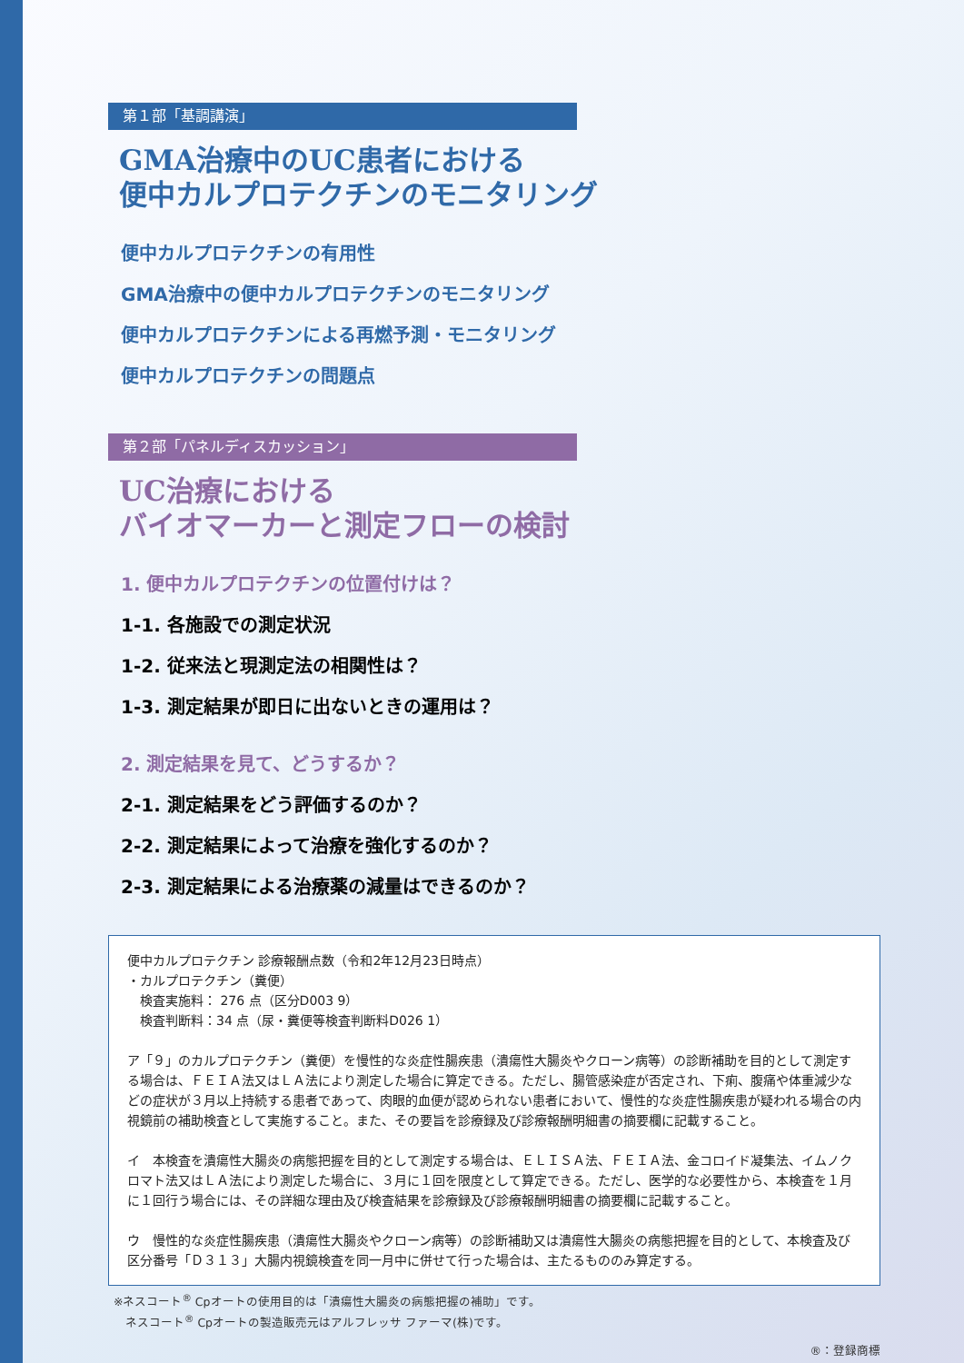第１部「基調講演」
GMA治療中のUC患者における
便中カルプロテクチンのモニタリング
便中カルプロテクチンの有用性
GMA治療中の便中カルプロテクチンのモニタリング
便中カルプロテクチンによる再燃予測・モニタリング
便中カルプロテクチンの問題点
第２部「パネルディスカッション」
UC治療における
バイオマーカーと測定フローの検討
1. 便中カルプロテクチンの位置付けは？
1-1. 各施設での測定状況
1-2. 従来法と現測定法の相関性は？
1-3. 測定結果が即日に出ないときの運用は？
2. 測定結果を見て、どうするか？
2-1. 測定結果をどう評価するのか？
2-2. 測定結果によって治療を強化するのか？
2-3. 測定結果による治療薬の減量はできるのか？
便中カルプロテクチン 診療報酬点数（令和2年12月23日時点）
・カルプロテクチン（糞便）
　検査実施料： 276 点（区分D003 9）
　検査判断料：34 点（尿・糞便等検査判断料D026 1）
ア「９」のカルプロテクチン（糞便）を慢性的な炎症性腸疾患（潰瘍性大腸炎やクローン病等）の診断補助を目的として測定する場合は、ＦＥＩＡ法又はＬＡ法により測定した場合に算定できる。ただし、腸管感染症が否定され、下痢、腹痛や体重減少などの症状が３月以上持続する患者であって、肉眼的血便が認められない患者において、慢性的な炎症性腸疾患が疑われる場合の内視鏡前の補助検査として実施すること。また、その要旨を診療録及び診療報酬明細書の摘要欄に記載すること。
イ　本検査を潰瘍性大腸炎の病態把握を目的として測定する場合は、ＥＬＩＳＡ法、ＦＥＩＡ法、金コロイド凝集法、イムノクロマト法又はＬＡ法により測定した場合に、３月に１回を限度として算定できる。ただし、医学的な必要性から、本検査を１月に１回行う場合には、その詳細な理由及び検査結果を診療録及び診療報酬明細書の摘要欄に記載すること。
ウ　慢性的な炎症性腸疾患（潰瘍性大腸炎やクローン病等）の診断補助又は潰瘍性大腸炎の病態把握を目的として、本検査及び区分番号「Ｄ３１３」大腸内視鏡検査を同一月中に併せて行った場合は、主たるもののみ算定する。
※ネスコート<sup>®</sup> Cpオートの使用目的は「潰瘍性大腸炎の病態把握の補助」です。
　ネスコート<sup>®</sup> Cpオートの製造販売元はアルフレッサ ファーマ(株)です。
®：登録商標